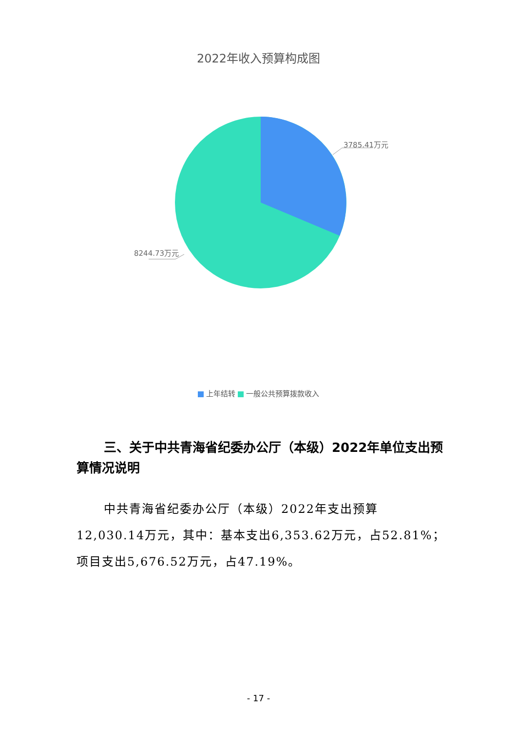2022年收入预算构成图
3785.41万元
8244.73万元
上年结转 一般公共预算拨款收入
三、关于中共青海省纪委办公厅（本级）2022年单位支出预算情况说明
中共青海省纪委办公厅（本级）2022年支出预算12,030.14万元，其中：基本支出6,353.62万元，占52.81%；项目支出5,676.52万元，占47.19%。
- 17 -